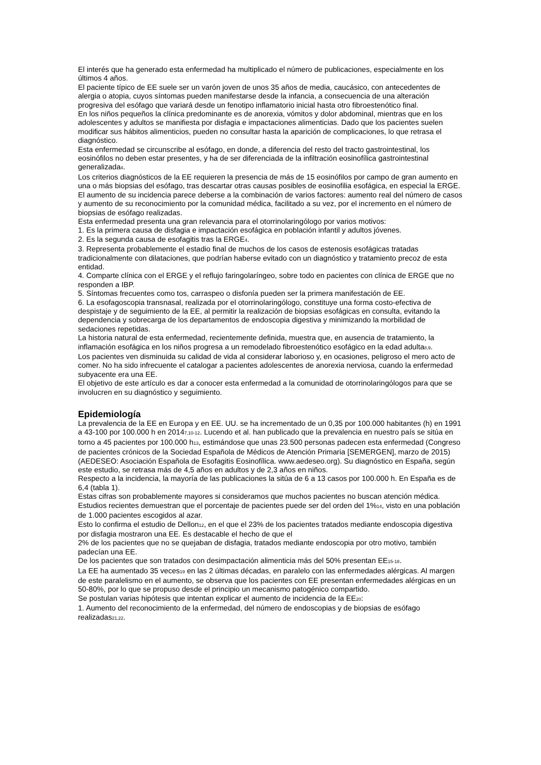El interés que ha generado esta enfermedad ha multiplicado el número de publicaciones, especialmente en los últimos 4 años.
El paciente típico de EE suele ser un varón joven de unos 35 años de media, caucásico, con antecedentes de alergia o atopia, cuyos síntomas pueden manifestarse desde la infancia, a consecuencia de una alteración progresiva del esófago que variará desde un fenotipo inflamatorio inicial hasta otro fibroestenótico final.
En los niños pequeños la clínica predominante es de anorexia, vómitos y dolor abdominal, mientras que en los adolescentes y adultos se manifiesta por disfagia e impactaciones alimenticias. Dado que los pacientes suelen modificar sus hábitos alimenticios, pueden no consultar hasta la aparición de complicaciones, lo que retrasa el diagnóstico.
Esta enfermedad se circunscribe al esófago, en donde, a diferencia del resto del tracto gastrointestinal, los eosinófilos no deben estar presentes, y ha de ser diferenciada de la infiltración eosinofílica gastrointestinal generalizada<sub>4</sub>.
Los criterios diagnósticos de la EE requieren la presencia de más de 15 eosinófilos por campo de gran aumento en una o más biopsias del esófago, tras descartar otras causas posibles de eosinofilia esofágica, en especial la ERGE.
El aumento de su incidencia parece deberse a la combinación de varios factores: aumento real del número de casos y aumento de su reconocimiento por la comunidad médica, facilitado a su vez, por el incremento en el número de biopsias de esófago realizadas.
Esta enfermedad presenta una gran relevancia para el otorrinolaringólogo por varios motivos:
1. Es la primera causa de disfagia e impactación esofágica en población infantil y adultos jóvenes.
2. Es la segunda causa de esofagitis tras la ERGE<sub>4</sub>.
3. Representa probablemente el estadio final de muchos de los casos de estenosis esofágicas tratadas tradicionalmente con dilataciones, que podrían haberse evitado con un diagnóstico y tratamiento precoz de esta entidad.
4. Comparte clínica con el ERGE y el reflujo faringolaríngeo, sobre todo en pacientes con clínica de ERGE que no responden a IBP.
5. Síntomas frecuentes como tos, carraspeo o disfonía pueden ser la primera manifestación de EE.
6. La esofagoscopia transnasal, realizada por el otorrinolaringólogo, constituye una forma costo-efectiva de despistaje y de seguimiento de la EE, al permitir la realización de biopsias esofágicas en consulta, evitando la dependencia y sobrecarga de los departamentos de endoscopia digestiva y minimizando la morbilidad de sedaciones repetidas.
La historia natural de esta enfermedad, recientemente definida, muestra que, en ausencia de tratamiento, la inflamación esofágica en los niños progresa a un remodelado fibroestenótico esofágico en la edad adulta<sub>8,9</sub>.
Los pacientes ven disminuida su calidad de vida al considerar laborioso y, en ocasiones, peligroso el mero acto de comer. No ha sido infrecuente el catalogar a pacientes adolescentes de anorexia nerviosa, cuando la enfermedad subyacente era una EE.
El objetivo de este artículo es dar a conocer esta enfermedad a la comunidad de otorrinolaringólogos para que se involucren en su diagnóstico y seguimiento.
Epidemiología
La prevalencia de la EE en Europa y en EE. UU. se ha incrementado de un 0,35 por 100.000 habitantes (h) en 1991 a 43-100 por 100.000 h en 2014<sub>7,10-12</sub>. Lucendo et al. han publicado que la prevalencia en nuestro país se sitúa en torno a 45 pacientes por 100.000 h<sub>13</sub>, estimándose que unas 23.500 personas padecen esta enfermedad (Congreso de pacientes crónicos de la Sociedad Española de Médicos de Atención Primaria [SEMERGEN], marzo de 2015) (AEDESEO: Asociación Española de Esofagitis Eosinofílica. www.aedeseo.org). Su diagnóstico en España, según este estudio, se retrasa más de 4,5 años en adultos y de 2,3 años en niños.
Respecto a la incidencia, la mayoría de las publicaciones la sitúa de 6 a 13 casos por 100.000 h. En España es de 6,4 (tabla 1).
Estas cifras son probablemente mayores si consideramos que muchos pacientes no buscan atención médica. Estudios recientes demuestran que el porcentaje de pacientes puede ser del orden del 1%<sub>14</sub>, visto en una población de 1.000 pacientes escogidos al azar.
Esto lo confirma el estudio de Dellon<sub>12</sub>, en el que el 23% de los pacientes tratados mediante endoscopia digestiva por disfagia mostraron una EE. Es destacable el hecho de que el
2% de los pacientes que no se quejaban de disfagia, tratados mediante endoscopia por otro motivo, también padecían una EE.
De los pacientes que son tratados con desimpactación alimenticia más del 50% presentan EE<sub>15-18</sub>.
La EE ha aumentado 35 veces<sub>19</sub> en las 2 últimas décadas, en paralelo con las enfermedades alérgicas. Al margen de este paralelismo en el aumento, se observa que los pacientes con EE presentan enfermedades alérgicas en un 50-80%, por lo que se propuso desde el principio un mecanismo patogénico compartido.
Se postulan varias hipótesis que intentan explicar el aumento de incidencia de la EE<sub>20</sub>:
1. Aumento del reconocimiento de la enfermedad, del número de endoscopias y de biopsias de esófago realizadas<sub>21,22</sub>.